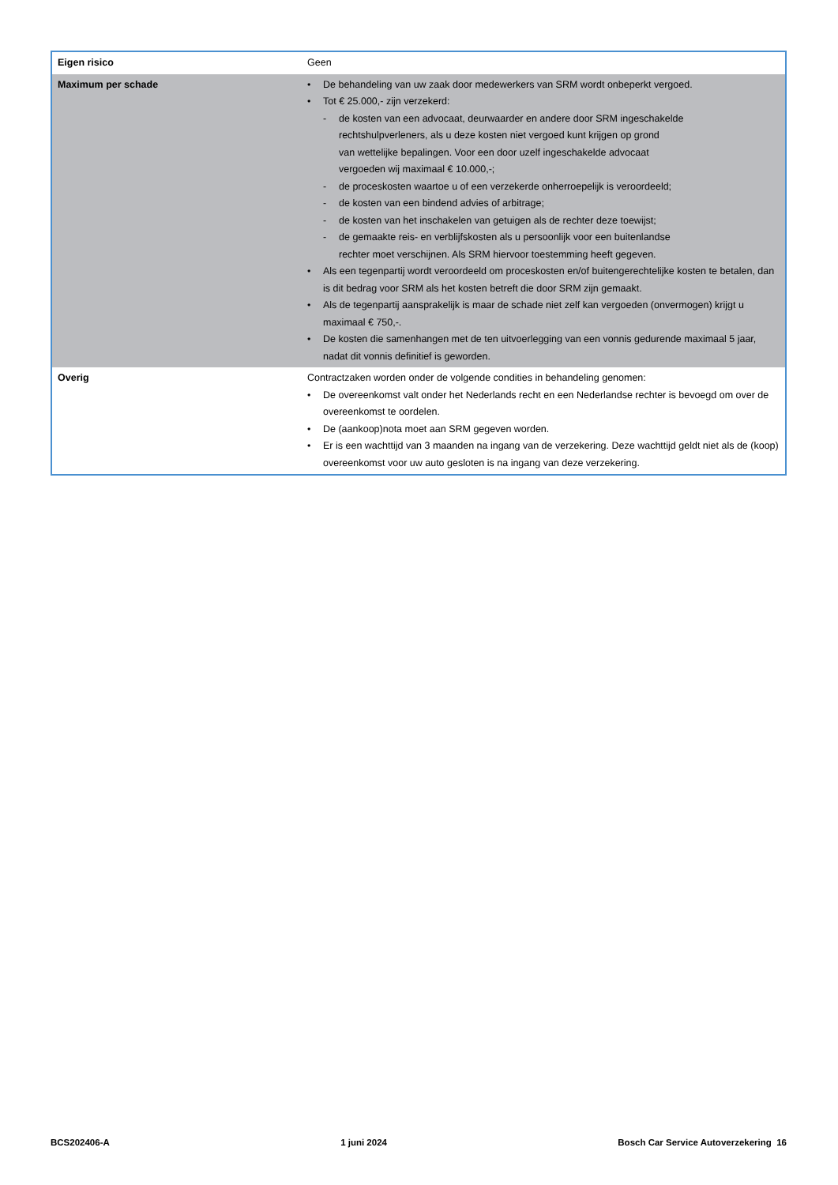| Eigen risico | Geen |
| Maximum per schade | • De behandeling van uw zaak door medewerkers van SRM wordt onbeperkt vergoed. • Tot € 25.000,- zijn verzekerd: - de kosten van een advocaat, deurwaarder en andere door SRM ingeschakelde rechtshulpverleners, als u deze kosten niet vergoed kunt krijgen op grond van wettelijke bepalingen. Voor een door uzelf ingeschakelde advocaat vergoeden wij maximaal € 10.000,-; - de proceskosten waartoe u of een verzekerde onherroepelijk is veroordeeld; - de kosten van een bindend advies of arbitrage; - de kosten van het inschakelen van getuigen als de rechter deze toewijst; - de gemaakte reis- en verblijfskosten als u persoonlijk voor een buitenlandse rechter moet verschijnen. Als SRM hiervoor toestemming heeft gegeven. • Als een tegenpartij wordt veroordeeld om proceskosten en/of buitengerechtelijke kosten te betalen, dan is dit bedrag voor SRM als het kosten betreft die door SRM zijn gemaakt. • Als de tegenpartij aansprakelijk is maar de schade niet zelf kan vergoeden (onvermogen) krijgt u maximaal € 750,-. • De kosten die samenhangen met de ten uitvoerlegging van een vonnis gedurende maximaal 5 jaar, nadat dit vonnis definitief is geworden. |
| Overig | Contractzaken worden onder de volgende condities in behandeling genomen: • De overeenkomst valt onder het Nederlands recht en een Nederlandse rechter is bevoegd om over de overeenkomst te oordelen. • De (aankoop)nota moet aan SRM gegeven worden. • Er is een wachttijd van 3 maanden na ingang van de verzekering. Deze wachttijd geldt niet als de (koop) overeenkomst voor uw auto gesloten is na ingang van deze verzekering. |
BCS202406-A 1 juni 2024 Bosch Car Service Autoverzekering 16